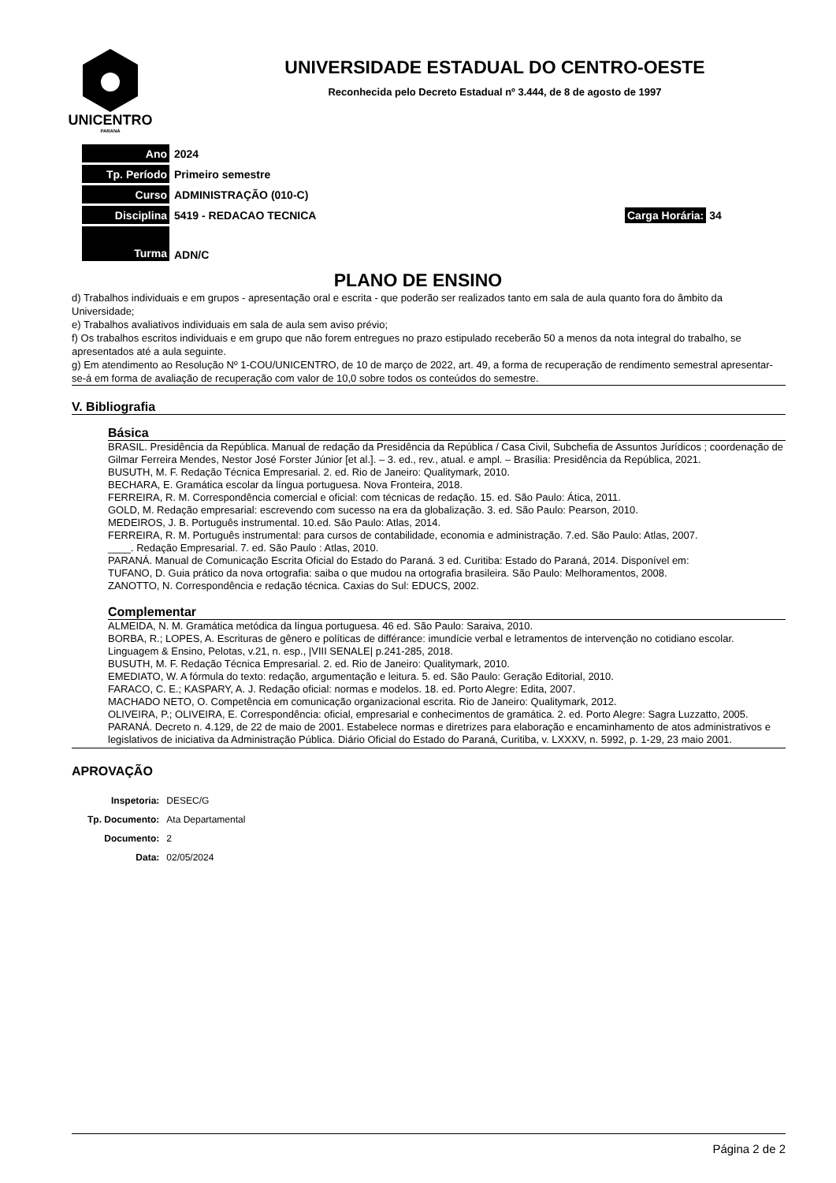UNICENTRO
PARANÁ
UNIVERSIDADE ESTADUAL DO CENTRO-OESTE
Reconhecida pelo Decreto Estadual nº 3.444, de 8 de agosto de 1997
| Ano | 2024 | |
| Tp. Período | Primeiro semestre | |
| Curso | ADMINISTRAÇÃO (010-C) | |
| Disciplina | 5419 - REDACAO TECNICA | Carga Horária: 34 |
| Turma | ADN/C | |
PLANO DE ENSINO
d) Trabalhos individuais e em grupos - apresentação oral e escrita - que poderão ser realizados tanto em sala de aula quanto fora do âmbito da Universidade;
e) Trabalhos avaliativos individuais em sala de aula sem aviso prévio;
f) Os trabalhos escritos individuais e em grupo que não forem entregues no prazo estipulado receberão 50 a menos da nota integral do trabalho, se apresentados até a aula seguinte.
g) Em atendimento ao Resolução Nº 1-COU/UNICENTRO, de 10 de março de 2022, art. 49, a forma de recuperação de rendimento semestral apresentar-se-á em forma de avaliação de recuperação com valor de 10,0 sobre todos os conteúdos do semestre.
V. Bibliografia
Básica
BRASIL. Presidência da República. Manual de redação da Presidência da República / Casa Civil, Subchefia de Assuntos Jurídicos ; coordenação de Gilmar Ferreira Mendes, Nestor José Forster Júnior [et al.]. – 3. ed., rev., atual. e ampl. – Brasília: Presidência da República, 2021.
BUSUTH, M. F. Redação Técnica Empresarial. 2. ed. Rio de Janeiro: Qualitymark, 2010.
BECHARA, E. Gramática escolar da língua portuguesa. Nova Fronteira, 2018.
FERREIRA, R. M. Correspondência comercial e oficial: com técnicas de redação. 15. ed. São Paulo: Ática, 2011.
GOLD, M. Redação empresarial: escrevendo com sucesso na era da globalização. 3. ed. São Paulo: Pearson, 2010.
MEDEIROS, J. B. Português instrumental. 10.ed. São Paulo: Atlas, 2014.
FERREIRA, R. M. Português instrumental: para cursos de contabilidade, economia e administração. 7.ed. São Paulo: Atlas, 2007.
____. Redação Empresarial. 7. ed. São Paulo : Atlas, 2010.
PARANÁ. Manual de Comunicação Escrita Oficial do Estado do Paraná. 3 ed. Curitiba: Estado do Paraná, 2014. Disponível em:
TUFANO, D. Guia prático da nova ortografia: saiba o que mudou na ortografia brasileira. São Paulo: Melhoramentos, 2008.
ZANOTTO, N. Correspondência e redação técnica. Caxias do Sul: EDUCS, 2002.
Complementar
ALMEIDA, N. M. Gramática metódica da língua portuguesa. 46 ed. São Paulo: Saraiva, 2010.
BORBA, R.; LOPES, A. Escrituras de gênero e políticas de différance: imundície verbal e letramentos de intervenção no cotidiano escolar. Linguagem & Ensino, Pelotas, v.21, n. esp., |VIII SENALE| p.241-285, 2018.
BUSUTH, M. F. Redação Técnica Empresarial. 2. ed. Rio de Janeiro: Qualitymark, 2010.
EMEDIATO, W. A fórmula do texto: redação, argumentação e leitura. 5. ed. São Paulo: Geração Editorial, 2010.
FARACO, C. E.; KASPARY, A. J. Redação oficial: normas e modelos. 18. ed. Porto Alegre: Edita, 2007.
MACHADO NETO, O. Competência em comunicação organizacional escrita. Rio de Janeiro: Qualitymark, 2012.
OLIVEIRA, P.; OLIVEIRA, E. Correspondência: oficial, empresarial e conhecimentos de gramática. 2. ed. Porto Alegre: Sagra Luzzatto, 2005.
PARANÁ. Decreto n. 4.129, de 22 de maio de 2001. Estabelece normas e diretrizes para elaboração e encaminhamento de atos administrativos e legislativos de iniciativa da Administração Pública. Diário Oficial do Estado do Paraná, Curitiba, v. LXXXV, n. 5992, p. 1-29, 23 maio 2001.
APROVAÇÃO
| Inspetoria: | DESEC/G |
| Tp. Documento: | Ata Departamental |
| Documento: | 2 |
| Data: | 02/05/2024 |
Página 2 de 2